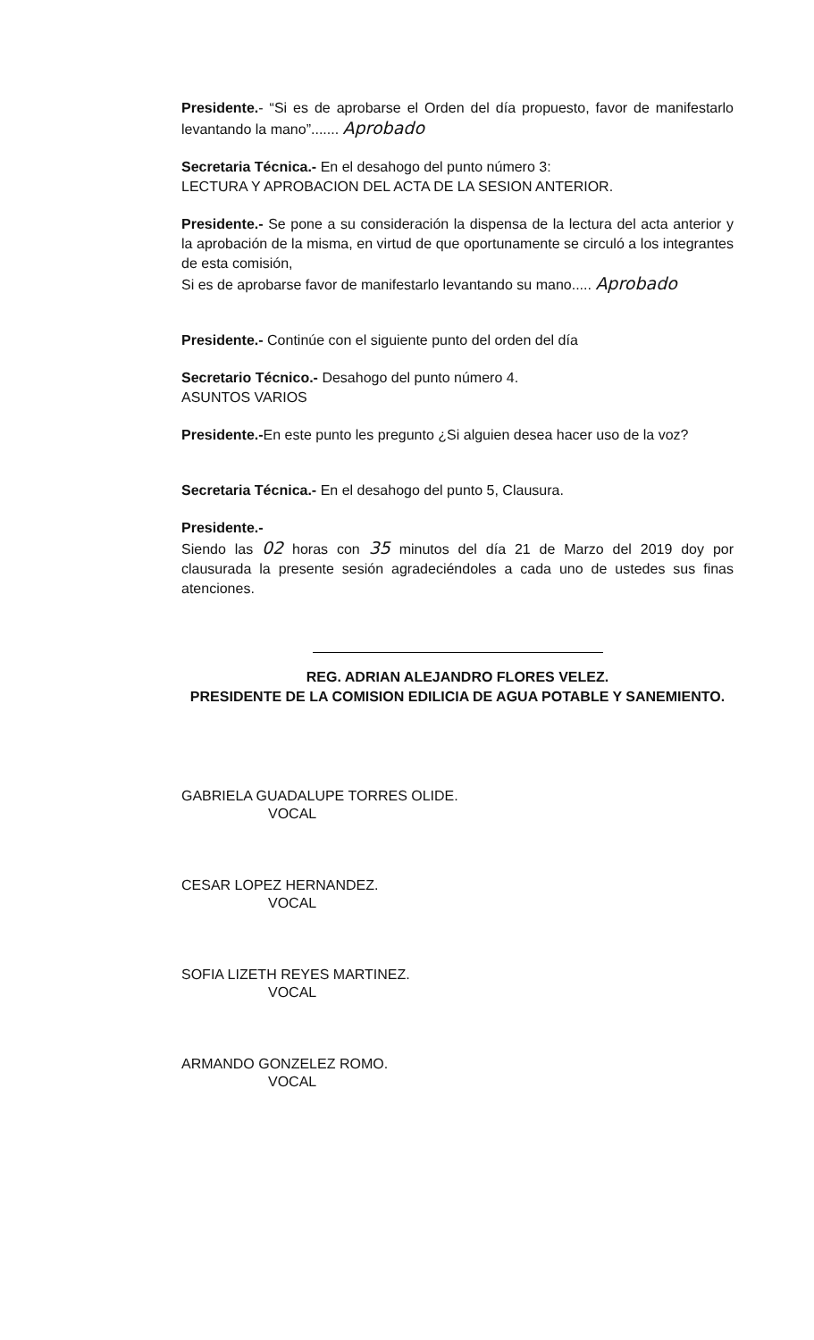Presidente.- “Si es de aprobarse el Orden del día propuesto, favor de manifestarlo levantando la mano”....... Aprobado
Secretaria Técnica.- En el desahogo del punto número 3:
LECTURA Y APROBACION DEL ACTA DE LA SESION ANTERIOR.
Presidente.- Se pone a su consideración la dispensa de la lectura del acta anterior y la aprobación de la misma, en virtud de que oportunamente se circuló a los integrantes de esta comisión,
Si es de aprobarse favor de manifestarlo levantando su mano..... Aprobado
Presidente.- Continúe con el siguiente punto del orden del día
Secretario Técnico.- Desahogo del punto número 4.
ASUNTOS VARIOS
Presidente.-En este punto les pregunto ¿Si alguien desea hacer uso de la voz?
Secretaria Técnica.- En el desahogo del punto 5, Clausura.
Presidente.-
Siendo las 02 horas con 35 minutos del día 21 de Marzo del 2019 doy por clausurada la presente sesión agradeciéndoles a cada uno de ustedes sus finas atenciones.
REG. ADRIAN ALEJANDRO FLORES VELEZ.
PRESIDENTE DE LA COMISION EDILICIA DE AGUA POTABLE Y SANEMIENTO.
GABRIELA GUADALUPE TORRES OLIDE.
VOCAL
CESAR LOPEZ HERNANDEZ.
VOCAL
SOFIA LIZETH REYES MARTINEZ.
VOCAL
ARMANDO GONZELEZ ROMO.
VOCAL